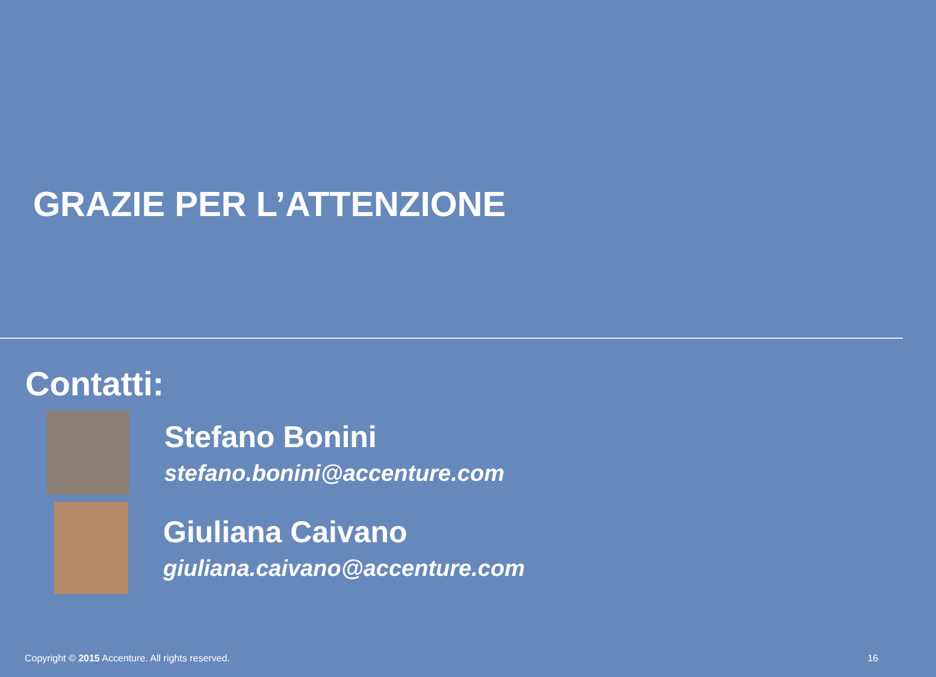GRAZIE PER L’ATTENZIONE
Contatti:
Stefano Bonini
stefano.bonini@accenture.com
Giuliana Caivano
giuliana.caivano@accenture.com
Copyright © 2015 Accenture. All rights reserved. 16